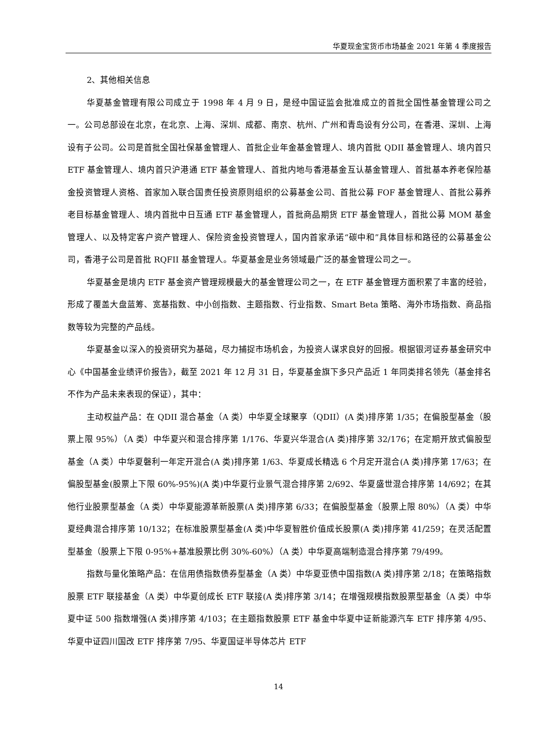华夏现金宝货币市场基金 2021 年第 4 季度报告
2、其他相关信息
华夏基金管理有限公司成立于 1998 年 4 月 9 日，是经中国证监会批准成立的首批全国性基金管理公司之一。公司总部设在北京，在北京、上海、深圳、成都、南京、杭州、广州和青岛设有分公司，在香港、深圳、上海设有子公司。公司是首批全国社保基金管理人、首批企业年金基金管理人、境内首批 QDII 基金管理人、境内首只 ETF 基金管理人、境内首只沪港通 ETF 基金管理人、首批内地与香港基金互认基金管理人、首批基本养老保险基金投资管理人资格、首家加入联合国责任投资原则组织的公募基金公司、首批公募 FOF 基金管理人、首批公募养老目标基金管理人、境内首批中日互通 ETF 基金管理人，首批商品期货 ETF 基金管理人，首批公募 MOM 基金管理人、以及特定客户资产管理人、保险资金投资管理人，国内首家承诺“碳中和”具体目标和路径的公募基金公司，香港子公司是首批 RQFII 基金管理人。华夏基金是业务领域最广泛的基金管理公司之一。
华夏基金是境内 ETF 基金资产管理规模最大的基金管理公司之一，在 ETF 基金管理方面积累了丰富的经验，形成了覆盖大盘蓝筹、宽基指数、中小创指数、主题指数、行业指数、Smart Beta 策略、海外市场指数、商品指数等较为完整的产品线。
华夏基金以深入的投资研究为基础，尽力捕捉市场机会，为投资人谋求良好的回报。根据银河证券基金研究中心《中国基金业绩评价报告》，截至 2021 年 12 月 31 日，华夏基金旗下多只产品近 1 年同类排名领先（基金排名不作为产品未来表现的保证），其中：
主动权益产品：在 QDII 混合基金（A 类）中华夏全球聚享（QDII）(A 类)排序第 1/35；在偏股型基金（股票上限 95%）（A 类）中华夏兴和混合排序第 1/176、华夏兴华混合(A 类)排序第 32/176；在定期开放式偏股型基金（A 类）中华夏磐利一年定开混合(A 类)排序第 1/63、华夏成长精选 6 个月定开混合(A 类)排序第 17/63；在偏股型基金(股票上下限 60%-95%)(A 类)中华夏行业景气混合排序第 2/692、华夏盛世混合排序第 14/692；在其他行业股票型基金（A 类）中华夏能源革新股票(A 类)排序第 6/33；在偏股型基金（股票上限 80%）（A 类）中华夏经典混合排序第 10/132；在标准股票型基金(A 类)中华夏智胜价值成长股票(A 类)排序第 41/259；在灵活配置型基金（股票上下限 0-95%+基准股票比例 30%-60%）（A 类）中华夏高端制造混合排序第 79/499。
指数与量化策略产品：在信用债指数债券型基金（A 类）中华夏亚债中国指数(A 类)排序第 2/18；在策略指数股票 ETF 联接基金（A 类）中华夏创成长 ETF 联接(A 类)排序第 3/14；在增强规模指数股票型基金（A 类）中华夏中证 500 指数增强(A 类)排序第 4/103；在主题指数股票 ETF 基金中华夏中证新能源汽车 ETF 排序第 4/95、华夏中证四川国改 ETF 排序第 7/95、华夏国证半导体芯片 ETF
14